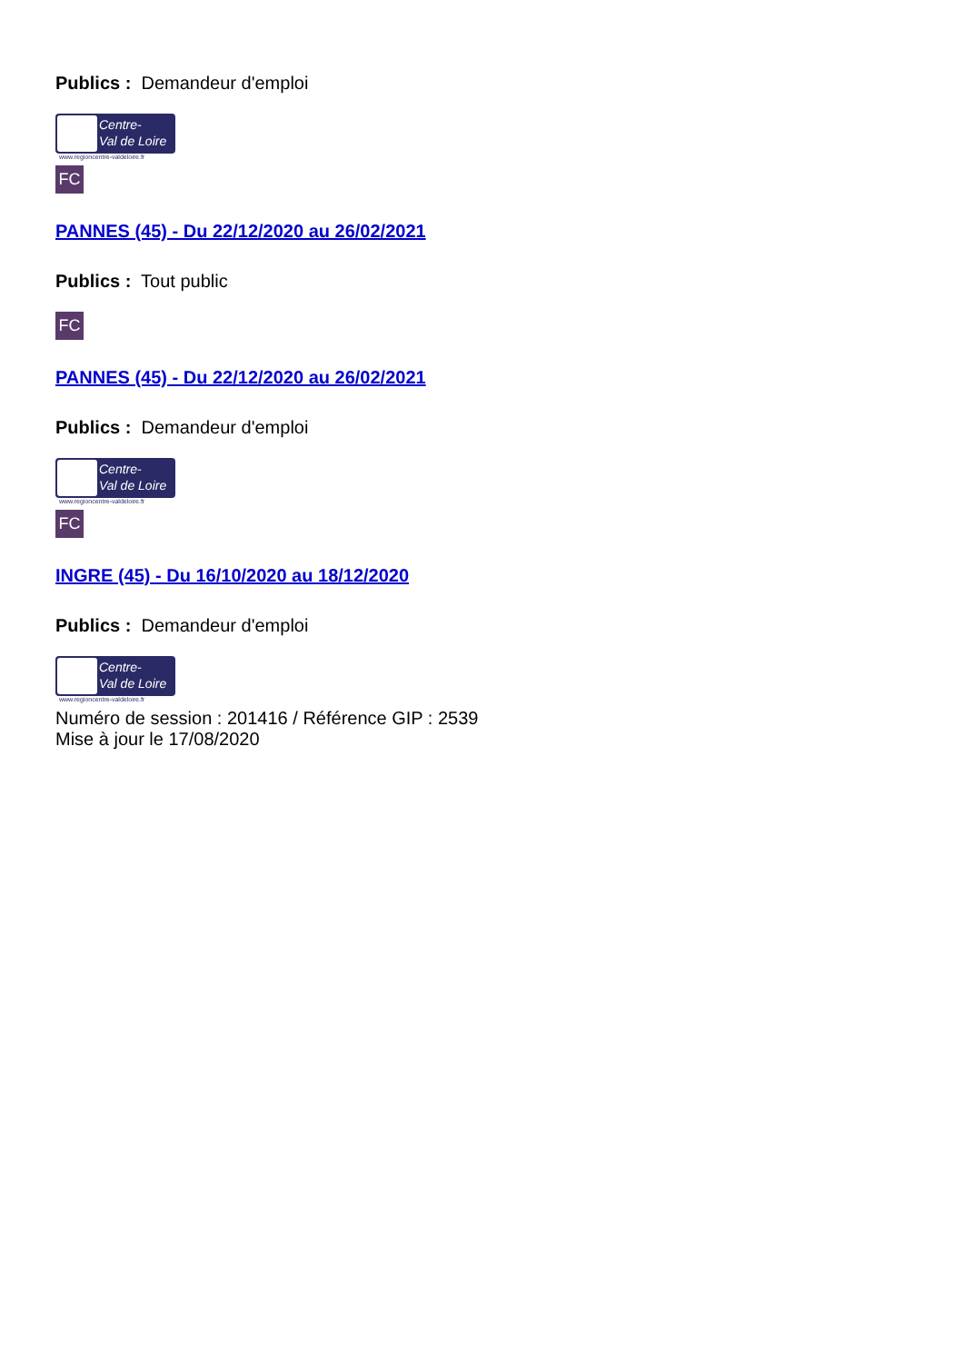Publics : Demandeur d'emploi
Centre-
Val de Loire
www.regioncentre-valdeloire.fr
FC
PANNES (45) - Du 22/12/2020 au 26/02/2021
Publics : Tout public
FC
PANNES (45) - Du 22/12/2020 au 26/02/2021
Publics : Demandeur d'emploi
Centre-
Val de Loire
www.regioncentre-valdeloire.fr
FC
INGRE (45) - Du 16/10/2020 au 18/12/2020
Publics : Demandeur d'emploi
Centre-
Val de Loire
www.regioncentre-valdeloire.fr
Numéro de session : 201416 / Référence GIP : 2539
Mise à jour le 17/08/2020